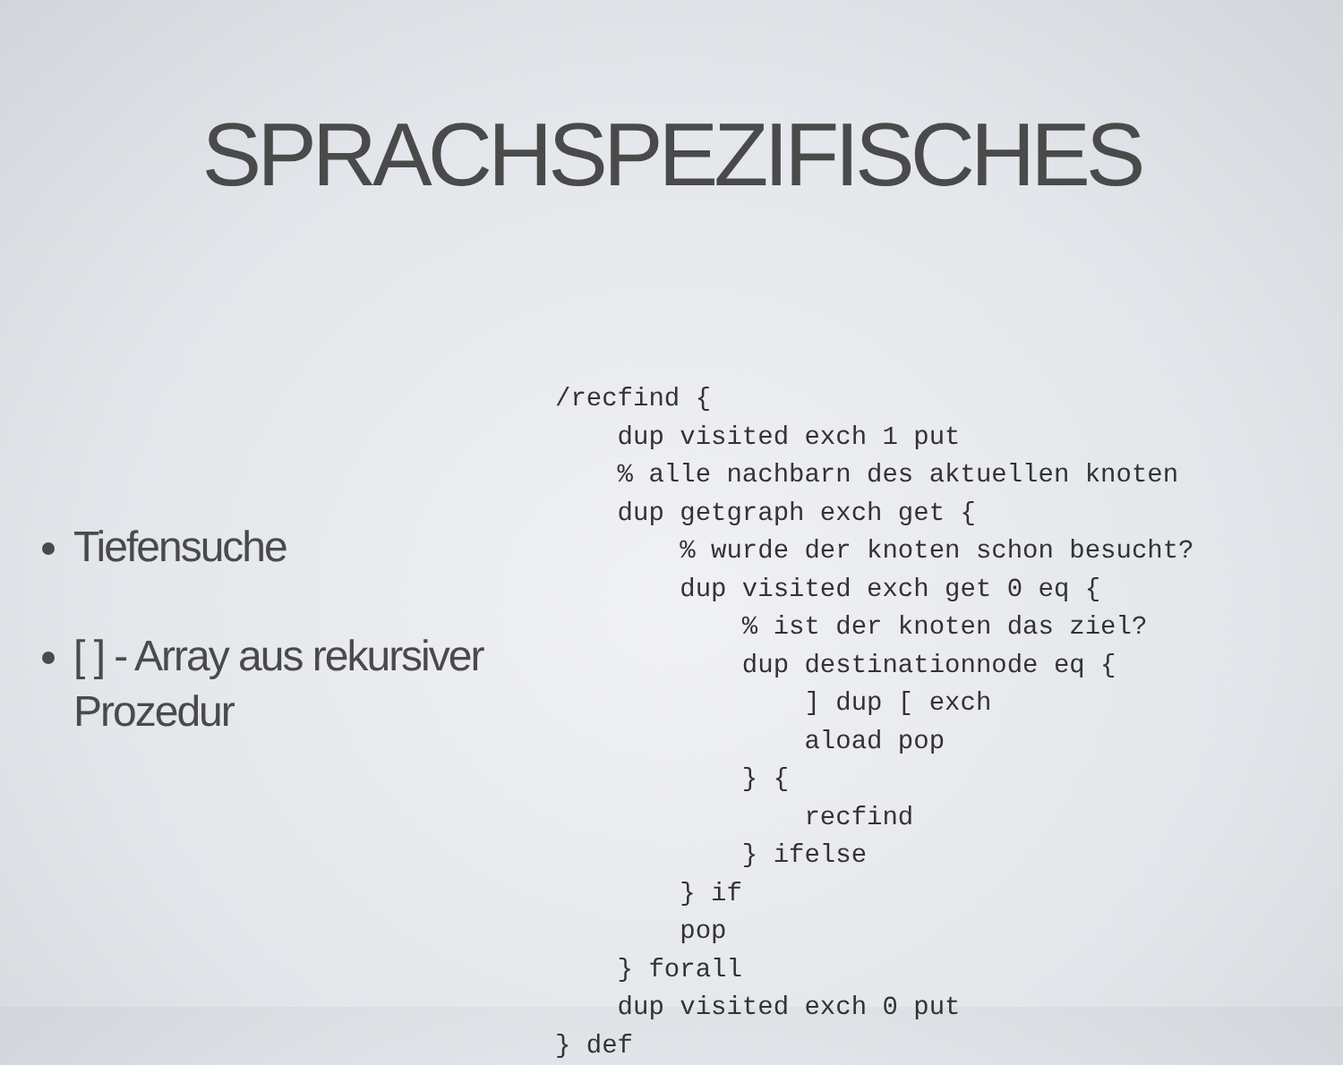SPRACHSPEZIFISCHES
Tiefensuche
[ ] - Array aus rekursiver Prozedur
/recfind {
    dup visited exch 1 put
    % alle nachbarn des aktuellen knoten
    dup getgraph exch get {
        % wurde der knoten schon besucht?
        dup visited exch get 0 eq {
            % ist der knoten das ziel?
            dup destinationnode eq {
                ] dup [ exch
                aload pop
            } {
                recfind
            } ifelse
        } if
        pop
    } forall
    dup visited exch 0 put
} def